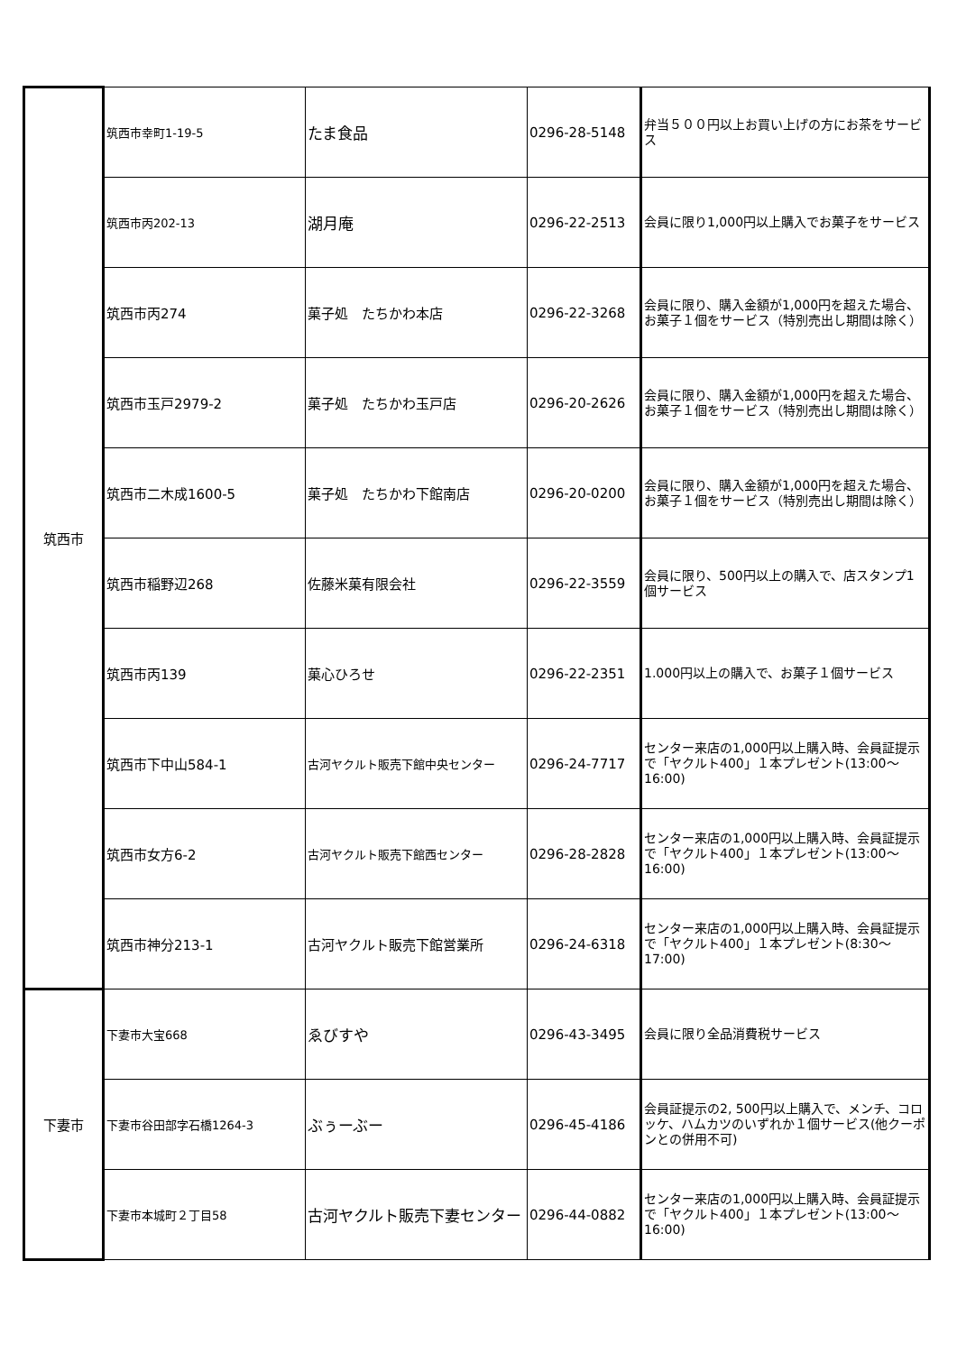| 筑西市 | 筑西市幸町1-19-5 | たま食品 | 0296-28-5148 | 弁当５００円以上お買い上げの方にお茶をサービス |
| | 筑西市丙202-13 | 湖月庵 | 0296-22-2513 | 会員に限り1,000円以上購入でお菓子をサービス |
| | 筑西市丙274 | 菓子処 たちかわ本店 | 0296-22-3268 | 会員に限り、購入金額が1,000円を超えた場合、お菓子１個をサービス（特別売出し期間は除く） |
| | 筑西市玉戸2979-2 | 菓子処 たちかわ玉戸店 | 0296-20-2626 | 会員に限り、購入金額が1,000円を超えた場合、お菓子１個をサービス（特別売出し期間は除く） |
| | 筑西市二木成1600-5 | 菓子処 たちかわ下館南店 | 0296-20-0200 | 会員に限り、購入金額が1,000円を超えた場合、お菓子１個をサービス（特別売出し期間は除く） |
| | 筑西市稲野辺268 | 佐藤米菓有限会社 | 0296-22-3559 | 会員に限り、500円以上の購入で、店スタンプ1個サービス |
| | 筑西市丙139 | 菓心ひろせ | 0296-22-2351 | 1.000円以上の購入で、お菓子１個サービス |
| | 筑西市下中山584-1 | 古河ヤクルト販売下館中央センター | 0296-24-7717 | センター来店の1,000円以上購入時、会員証提示で「ヤクルト400」１本プレゼント(13:00～16:00) |
| | 筑西市女方6-2 | 古河ヤクルト販売下館西センター | 0296-28-2828 | センター来店の1,000円以上購入時、会員証提示で「ヤクルト400」１本プレゼント(13:00～16:00) |
| | 筑西市神分213-1 | 古河ヤクルト販売下館営業所 | 0296-24-6318 | センター来店の1,000円以上購入時、会員証提示で「ヤクルト400」１本プレゼント(8:30～17:00) |
| 下妻市 | 下妻市大宝668 | ゑびすや | 0296-43-3495 | 会員に限り全品消費税サービス |
| | 下妻市谷田部字石橋1264-3 | ぶぅーぶー | 0296-45-4186 | 会員証提示の2, 500円以上購入で、メンチ、コロッケ、ハムカツのいずれか１個サービス(他クーポンとの併用不可) |
| | 下妻市本城町２丁目58 | 古河ヤクルト販売下妻センター | 0296-44-0882 | センター来店の1,000円以上購入時、会員証提示で「ヤクルト400」１本プレゼント(13:00～16:00) |